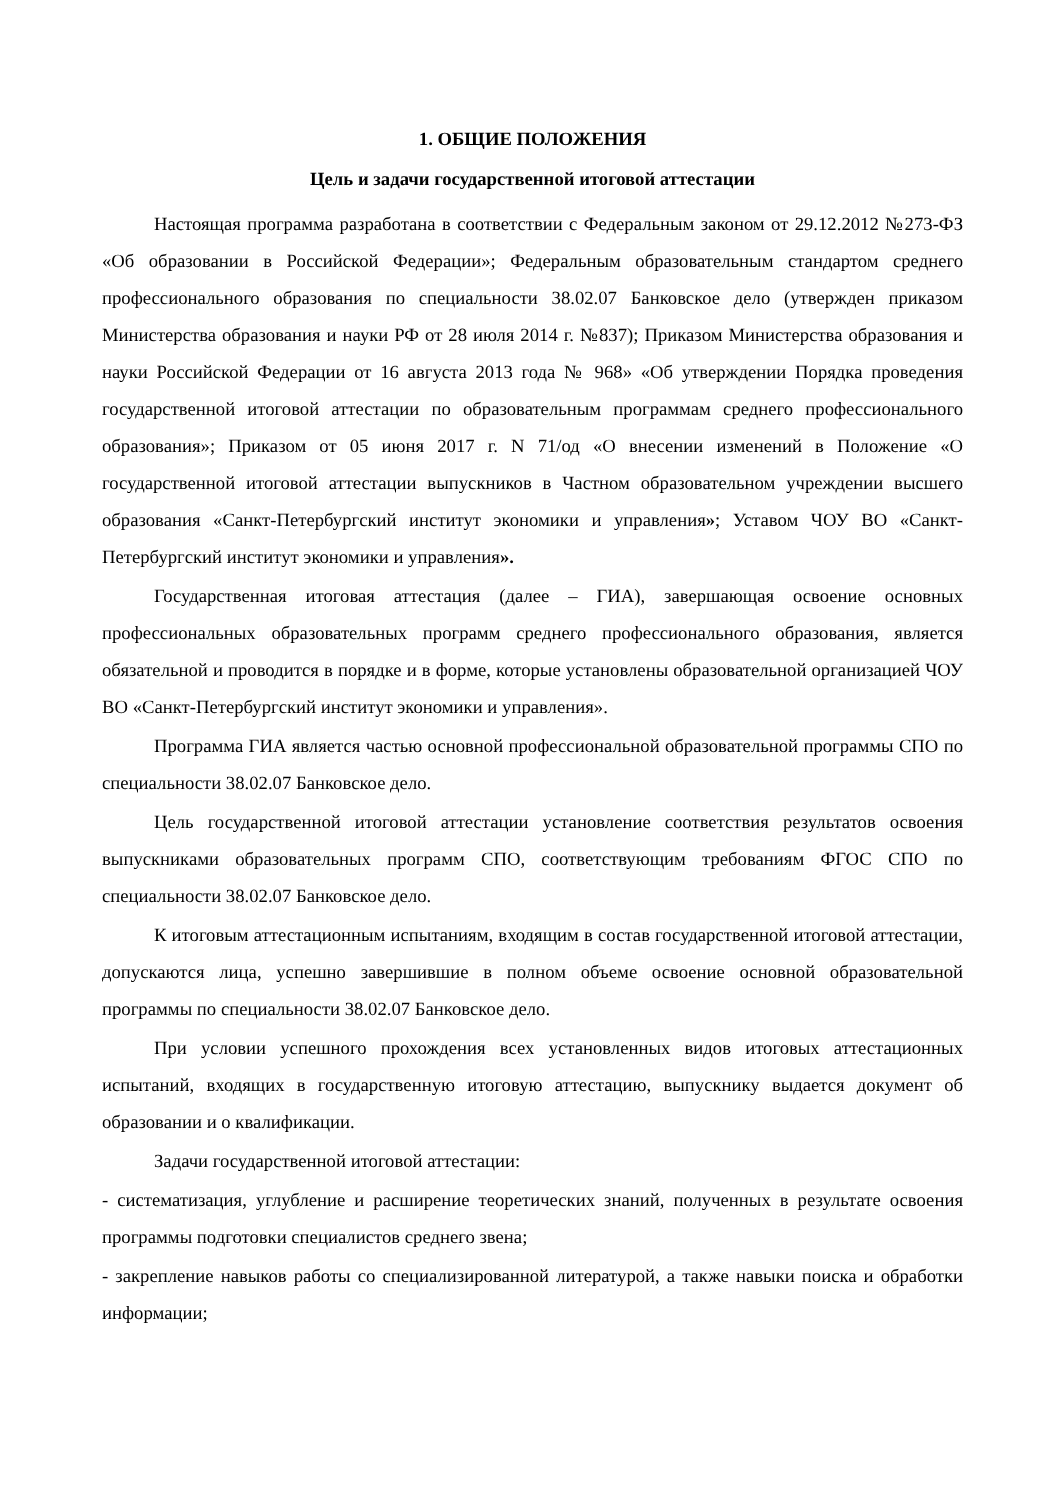1. ОБЩИЕ ПОЛОЖЕНИЯ
Цель и задачи государственной итоговой аттестации
Настоящая программа разработана в соответствии с Федеральным законом от 29.12.2012 №273-ФЗ «Об образовании в Российской Федерации»; Федеральным образовательным стандартом среднего профессионального образования по специальности 38.02.07 Банковское дело (утвержден приказом Министерства образования и науки РФ от 28 июля 2014 г. №837); Приказом Министерства образования и науки Российской Федерации от 16 августа 2013 года № 968» «Об утверждении Порядка проведения государственной итоговой аттестации по образовательным программам среднего профессионального образования»; Приказом от 05 июня 2017 г. N 71/од «О внесении изменений в Положение «О государственной итоговой аттестации выпускников в Частном образовательном учреждении высшего образования «Санкт-Петербургский институт экономики и управления»; Уставом ЧОУ ВО «Санкт-Петербургский институт экономики и управления».
Государственная итоговая аттестация (далее – ГИА), завершающая освоение основных профессиональных образовательных программ среднего профессионального образования, является обязательной и проводится в порядке и в форме, которые установлены образовательной организацией ЧОУ ВО «Санкт-Петербургский институт экономики и управления».
Программа ГИА является частью основной профессиональной образовательной программы СПО по специальности 38.02.07 Банковское дело.
Цель государственной итоговой аттестации установление соответствия результатов освоения выпускниками образовательных программ СПО, соответствующим требованиям ФГОС СПО по специальности 38.02.07 Банковское дело.
К итоговым аттестационным испытаниям, входящим в состав государственной итоговой аттестации, допускаются лица, успешно завершившие в полном объеме освоение основной образовательной программы по специальности 38.02.07 Банковское дело.
При условии успешного прохождения всех установленных видов итоговых аттестационных испытаний, входящих в государственную итоговую аттестацию, выпускнику выдается документ об образовании и о квалификации.
Задачи государственной итоговой аттестации:
- систематизация, углубление и расширение теоретических знаний, полученных в результате освоения программы подготовки специалистов среднего звена;
- закрепление навыков работы со специализированной литературой, а также навыки поиска и обработки информации;